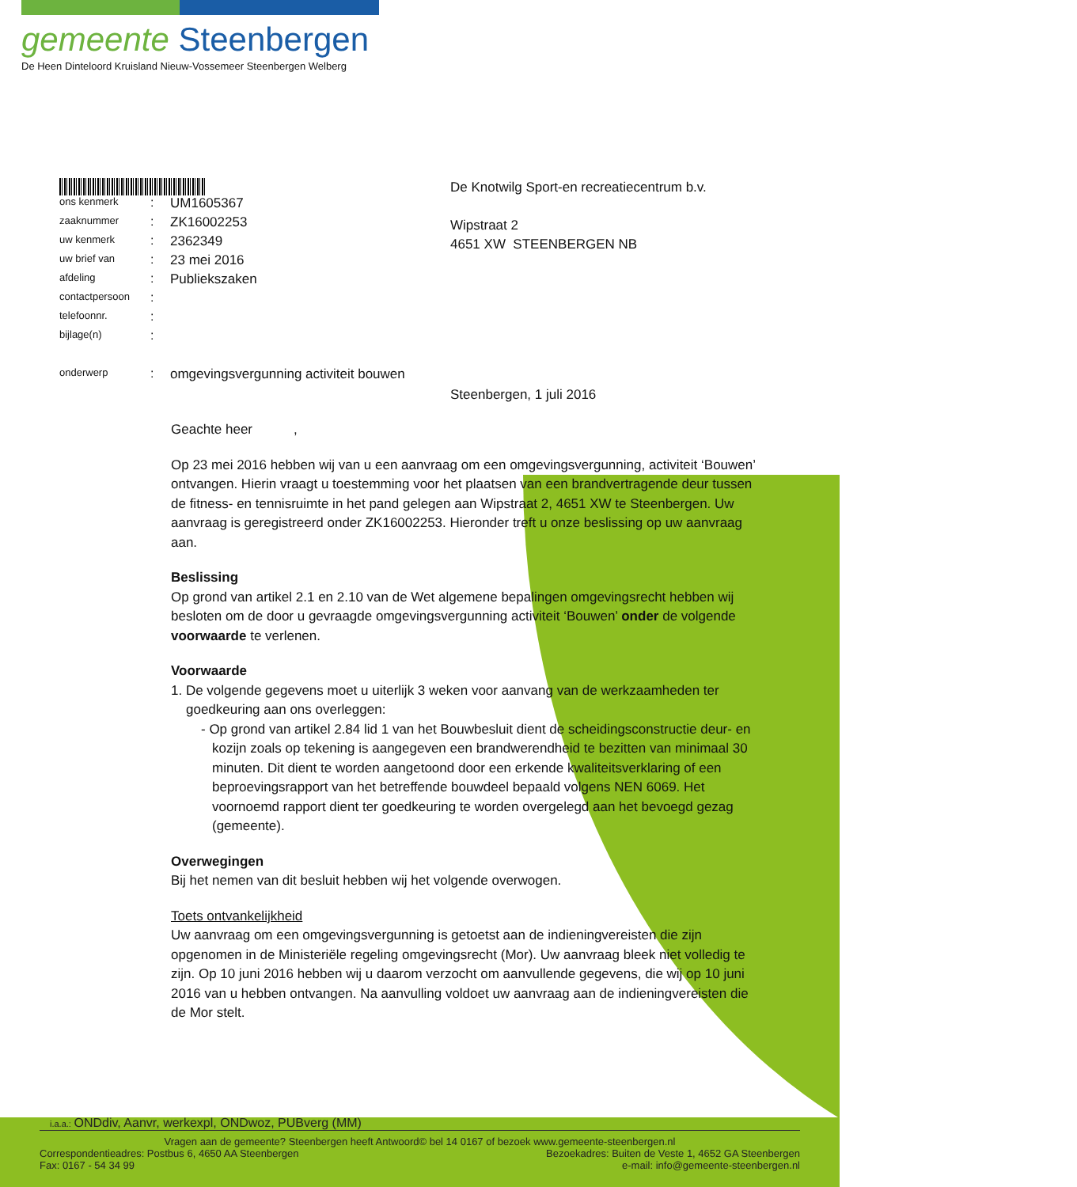gemeente Steenbergen
De Heen Dinteloord Kruisland Nieuw-Vossemeer Steenbergen Welberg
De Knotwilg Sport-en recreatiecentrum b.v.
Wipstraat 2
4651 XW STEENBERGEN NB
| ons kenmerk | : | UM1605367 |
| zaaknummer | : | ZK16002253 |
| uw kenmerk | : | 2362349 |
| uw brief van | : | 23 mei 2016 |
| afdeling | : | Publiekszaken |
| contactpersoon | : | |
| telefoonnr. | : | |
| bijlage(n) | : | |
| onderwerp | : | omgevingsvergunning activiteit bouwen |
Steenbergen, 1 juli 2016
Geachte heer ,
Op 23 mei 2016 hebben wij van u een aanvraag om een omgevingsvergunning, activiteit ‘Bouwen’ ontvangen. Hierin vraagt u toestemming voor het plaatsen van een brandvertragende deur tussen de fitness- en tennisruimte in het pand gelegen aan Wipstraat 2, 4651 XW te Steenbergen. Uw aanvraag is geregistreerd onder ZK16002253. Hieronder treft u onze beslissing op uw aanvraag aan.
Beslissing
Op grond van artikel 2.1 en 2.10 van de Wet algemene bepalingen omgevingsrecht hebben wij besloten om de door u gevraagde omgevingsvergunning activiteit ‘Bouwen’ onder de volgende voorwaarde te verlenen.
Voorwaarde
1. De volgende gegevens moet u uiterlijk 3 weken voor aanvang van de werkzaamheden ter goedkeuring aan ons overleggen:
- Op grond van artikel 2.84 lid 1 van het Bouwbesluit dient de scheidingsconstructie deur- en kozijn zoals op tekening is aangegeven een brandwerendheid te bezitten van minimaal 30 minuten. Dit dient te worden aangetoond door een erkende kwaliteitsverklaring of een beproevingsrapport van het betreffende bouwdeel bepaald volgens NEN 6069. Het voornoemd rapport dient ter goedkeuring te worden overgelegd aan het bevoegd gezag (gemeente).
Overwegingen
Bij het nemen van dit besluit hebben wij het volgende overwogen.
Toets ontvankelijkheid
Uw aanvraag om een omgevingsvergunning is getoetst aan de indieningvereisten die zijn opgenomen in de Ministeriële regeling omgevingsrecht (Mor). Uw aanvraag bleek niet volledig te zijn. Op 10 juni 2016 hebben wij u daarom verzocht om aanvullende gegevens, die wij op 10 juni 2016 van u hebben ontvangen. Na aanvulling voldoet uw aanvraag aan de indieningvereisten die de Mor stelt.
i.a.a.: ONDdiv, Aanvr, werkexpl, ONDwoz, PUBverg (MM)
Vragen aan de gemeente? Steenbergen heeft Antwoord© bel 14 0167 of bezoek www.gemeente-steenbergen.nl
Correspondentieadres: Postbus 6, 4650 AA Steenbergen Bezoekadres: Buiten de Veste 1, 4652 GA Steenbergen
Fax: 0167 - 54 34 99 e-mail: info@gemeente-steenbergen.nl